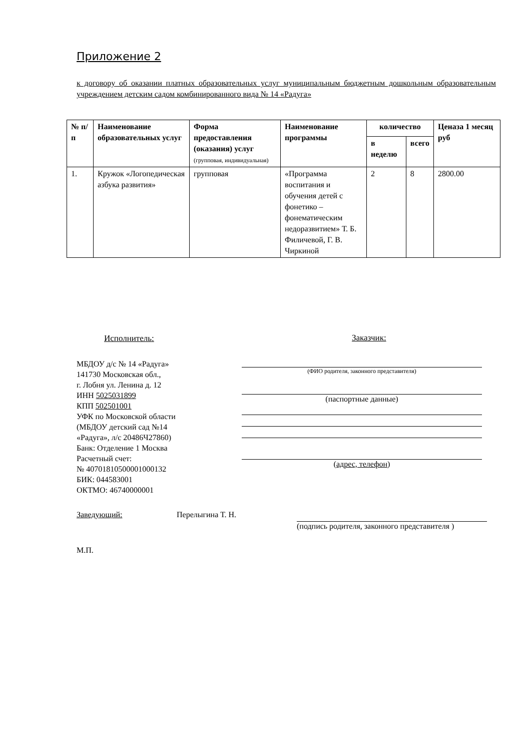Приложение 2
к договору об оказании платных образовательных услуг муниципальным бюджетным дошкольным образовательным учреждением детским садом комбинированного вида № 14 «Радуга»
| № п/п | Наименование образовательных услуг | Форма предоставления (оказания) услуг (групповая, индивидуальная) | Наименование программы | количество | | Ценаза 1 месяц руб |
| --- | --- | --- | --- | --- | --- | --- |
| | | | | в неделю | всего | |
| 1. | Кружок «Логопедическая азбука развития» | групповая | «Программа воспитания и обучения детей с фонетико – фонематическим недоразвитием» Т. Б. Филичевой, Г. В. Чиркиной | 2 | 8 | 2800.00 |
Исполнитель:
МБДОУ д/с № 14 «Радуга»
141730 Московская обл.,
г. Лобня ул. Ленина д. 12
ИНН 5025031899
КПП 502501001
УФК по Московской области
(МБДОУ детский сад №14
«Радуга», л/с 20486Ч27860)
Банк: Отделение 1 Москва
Расчетный счет:
№ 40701810500001000132
БИК: 044583001
ОКТМО: 46740000001
Заказчик:
(ФИО родителя, законного представителя)
(паспортные данные)
(адрес, телефон)
Заведующий: Перелыгина Т. Н. (подпись родителя, законного представителя )
М.П.